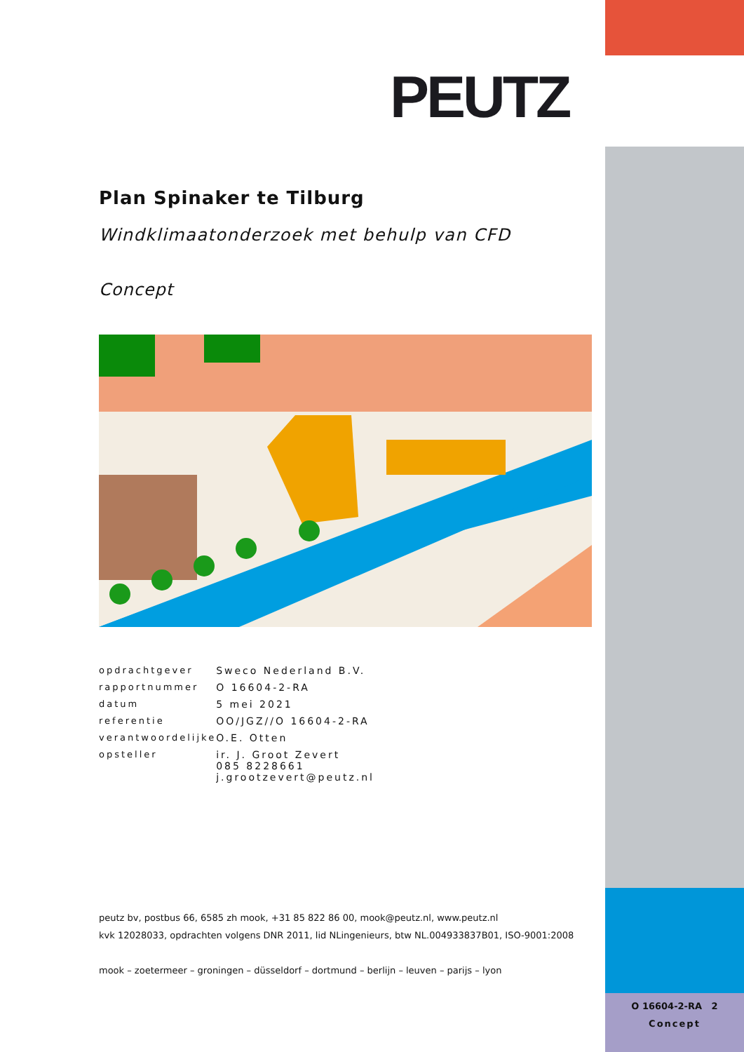PEUTZ
Plan Spinaker te Tilburg
Windklimaatonderzoek met behulp van CFD
Concept
| opdrachtgever | Sweco Nederland B.V. |
| rapportnummer | O 16604-2-RA |
| datum | 5 mei 2021 |
| referentie | OO/JGZ//O 16604-2-RA |
| verantwoordelijke | O.E. Otten |
| opsteller | ir. J. Groot Zevert 085 8228661 j.grootzevert@peutz.nl |
peutz bv, postbus 66, 6585 zh mook, +31 85 822 86 00, mook@peutz.nl, www.peutz.nl
kvk 12028033, opdrachten volgens DNR 2011, lid NLingenieurs, btw NL.004933837B01, ISO-9001:2008
mook – zoetermeer – groningen – düsseldorf – dortmund – berlijn – leuven – parijs – lyon
O 16604-2-RA 2
Concept